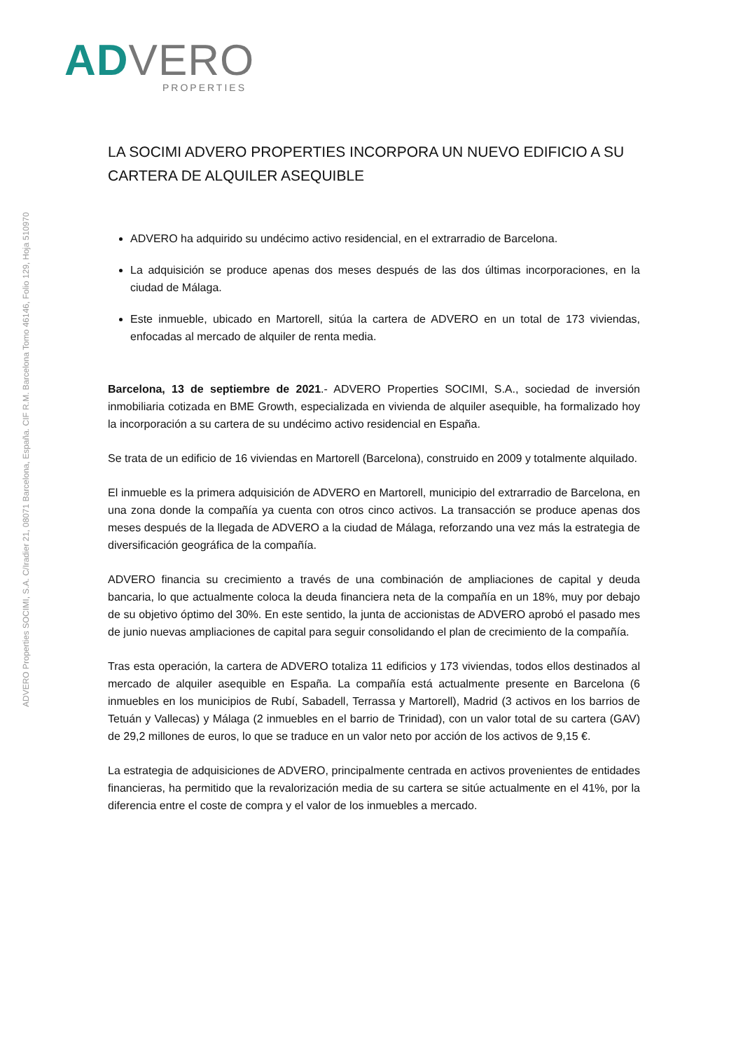AD VERO
PROPERTIES
ADVERO Properties SOCIMI, S.A. C/Iradier 21, 08071 Barcelona, España. CIF R.M. Barcelona Tomo 46146, Folio 129, Hoja 510970
LA SOCIMI ADVERO PROPERTIES INCORPORA UN NUEVO EDIFICIO A SU CARTERA DE ALQUILER ASEQUIBLE
ADVERO ha adquirido su undécimo activo residencial, en el extrarradio de Barcelona.
La adquisición se produce apenas dos meses después de las dos últimas incorporaciones, en la ciudad de Málaga.
Este inmueble, ubicado en Martorell, sitúa la cartera de ADVERO en un total de 173 viviendas, enfocadas al mercado de alquiler de renta media.
Barcelona, 13 de septiembre de 2021.- ADVERO Properties SOCIMI, S.A., sociedad de inversión inmobiliaria cotizada en BME Growth, especializada en vivienda de alquiler asequible, ha formalizado hoy la incorporación a su cartera de su undécimo activo residencial en España.
Se trata de un edificio de 16 viviendas en Martorell (Barcelona), construido en 2009 y totalmente alquilado.
El inmueble es la primera adquisición de ADVERO en Martorell, municipio del extrarradio de Barcelona, en una zona donde la compañía ya cuenta con otros cinco activos. La transacción se produce apenas dos meses después de la llegada de ADVERO a la ciudad de Málaga, reforzando una vez más la estrategia de diversificación geográfica de la compañía.
ADVERO financia su crecimiento a través de una combinación de ampliaciones de capital y deuda bancaria, lo que actualmente coloca la deuda financiera neta de la compañía en un 18%, muy por debajo de su objetivo óptimo del 30%. En este sentido, la junta de accionistas de ADVERO aprobó el pasado mes de junio nuevas ampliaciones de capital para seguir consolidando el plan de crecimiento de la compañía.
Tras esta operación, la cartera de ADVERO totaliza 11 edificios y 173 viviendas, todos ellos destinados al mercado de alquiler asequible en España. La compañía está actualmente presente en Barcelona (6 inmuebles en los municipios de Rubí, Sabadell, Terrassa y Martorell), Madrid (3 activos en los barrios de Tetuán y Vallecas) y Málaga (2 inmuebles en el barrio de Trinidad), con un valor total de su cartera (GAV) de 29,2 millones de euros, lo que se traduce en un valor neto por acción de los activos de 9,15 €.
La estrategia de adquisiciones de ADVERO, principalmente centrada en activos provenientes de entidades financieras, ha permitido que la revalorización media de su cartera se sitúe actualmente en el 41%, por la diferencia entre el coste de compra y el valor de los inmuebles a mercado.